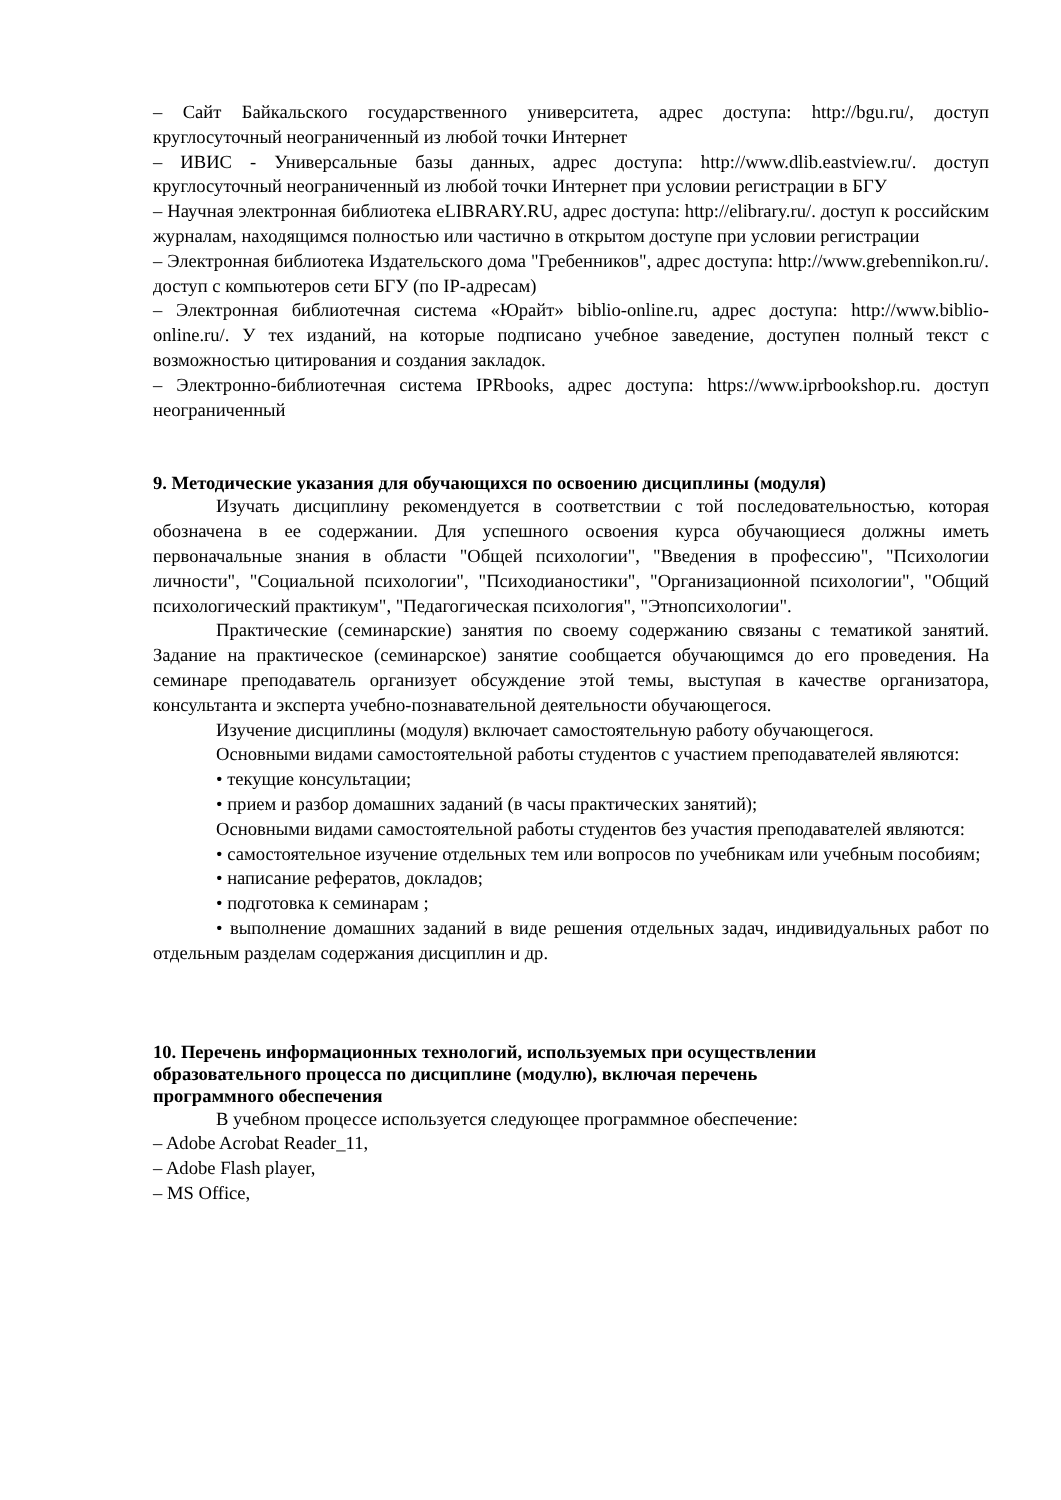– Сайт Байкальского государственного университета, адрес доступа: http://bgu.ru/, доступ круглосуточный неограниченный из любой точки Интернет
– ИВИС - Универсальные базы данных, адрес доступа: http://www.dlib.eastview.ru/. доступ круглосуточный неограниченный из любой точки Интернет при условии регистрации в БГУ
– Научная электронная библиотека eLIBRARY.RU, адрес доступа: http://elibrary.ru/. доступ к российским журналам, находящимся полностью или частично в открытом доступе при условии регистрации
– Электронная библиотека Издательского дома "Гребенников", адрес доступа: http://www.grebennikon.ru/. доступ с компьютеров сети БГУ (по IP-адресам)
– Электронная библиотечная система «Юрайт» biblio-online.ru, адрес доступа: http://www.biblio-online.ru/. У тех изданий, на которые подписано учебное заведение, доступен полный текст с возможностью цитирования и создания закладок.
– Электронно-библиотечная система IPRbooks, адрес доступа: https://www.iprbookshop.ru. доступ неограниченный
9. Методические указания для обучающихся по освоению дисциплины (модуля)
Изучать дисциплину рекомендуется в соответствии с той последовательностью, которая обозначена в ее содержании. Для успешного освоения курса обучающиеся должны иметь первоначальные знания в области "Общей психологии", "Введения в профессию", "Психологии личности", "Социальной психологии", "Психодианостики", "Организационной психологии", "Общий психологический практикум", "Педагогическая психология", "Этнопсихологии".
Практические (семинарские) занятия по своему содержанию связаны с тематикой занятий. Задание на практическое (семинарское) занятие сообщается обучающимся до его проведения. На семинаре преподаватель организует обсуждение этой темы, выступая в качестве организатора, консультанта и эксперта учебно-познавательной деятельности обучающегося.
Изучение дисциплины (модуля) включает самостоятельную работу обучающегося.
Основными видами самостоятельной работы студентов с участием преподавателей являются:
• текущие консультации;
• прием и разбор домашних заданий (в часы практических занятий);
Основными видами самостоятельной работы студентов без участия преподавателей являются:
• самостоятельное изучение отдельных тем или вопросов по учебникам или учебным пособиям;
• написание рефератов, докладов;
• подготовка к семинарам ;
• выполнение домашних заданий в виде решения отдельных задач, индивидуальных работ по отдельным разделам содержания дисциплин и др.
10. Перечень информационных технологий, используемых при осуществлении
образовательного процесса по дисциплине (модулю), включая перечень
программного обеспечения
В учебном процессе используется следующее программное обеспечение:
– Adobe Acrobat Reader_11,
– Adobe Flash player,
– MS Office,